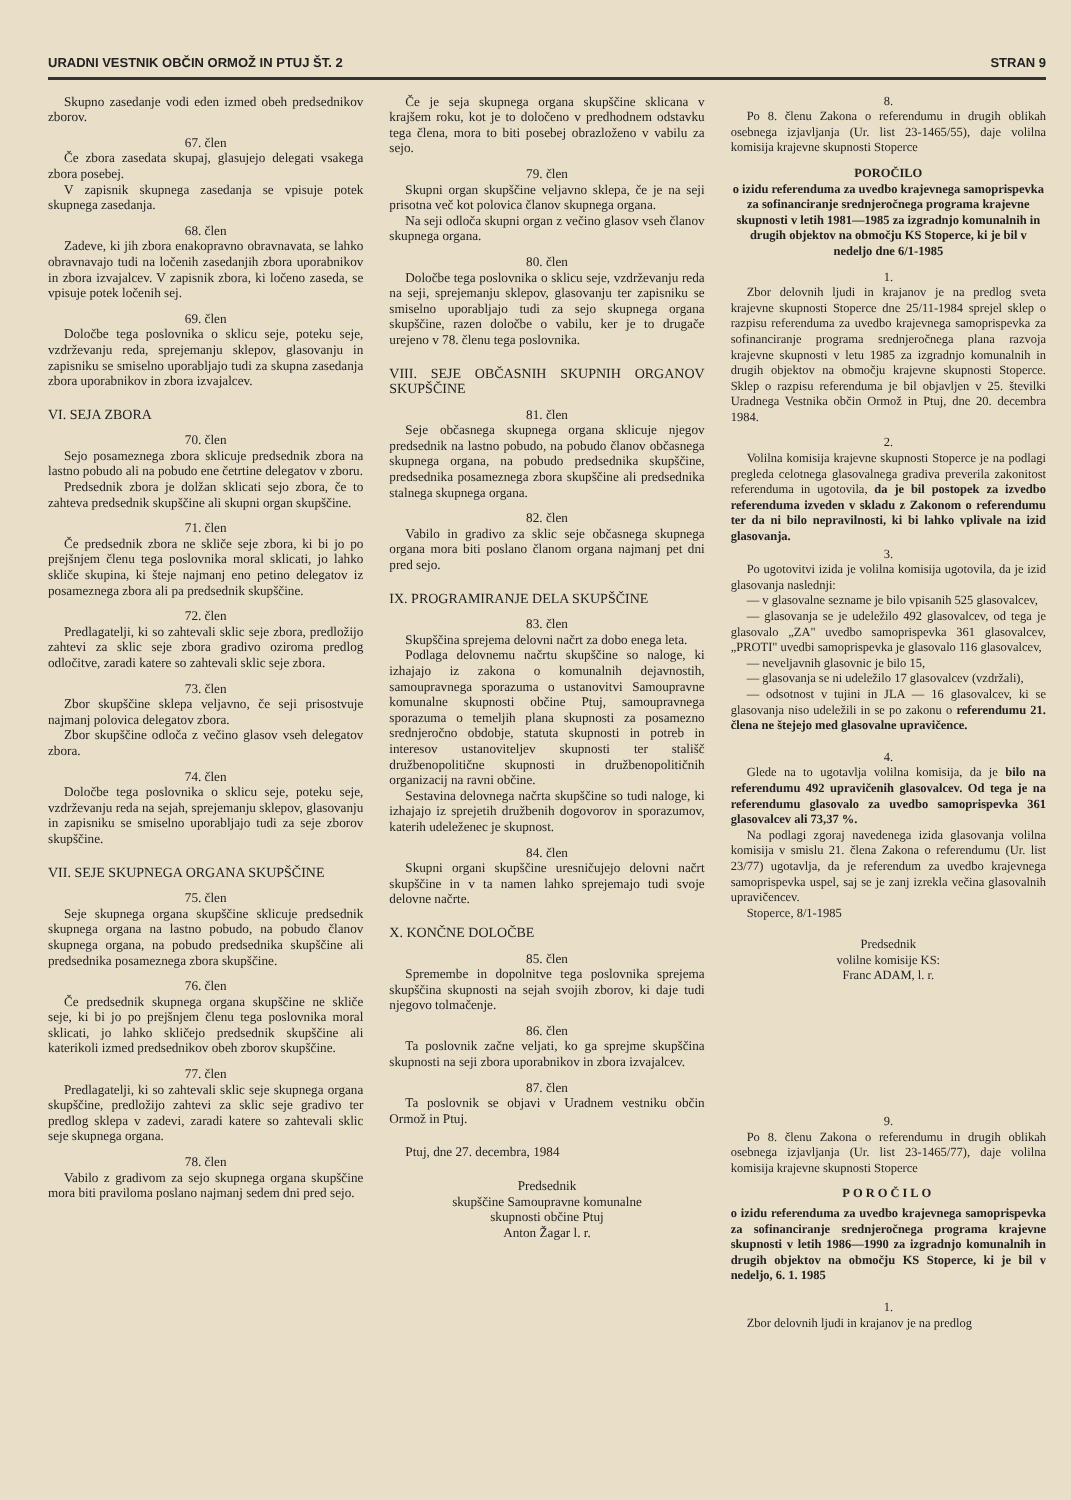URADNI VESTNIK OBČIN ORMOŽ IN PTUJ ŠT. 2 STRAN 9
Skupno zasedanje vodi eden izmed obeh predsednikov zborov.
67. člen
Če zbora zasedata skupaj, glasujejo delegati vsakega zbora posebej.
V zapisnik skupnega zasedanja se vpisuje potek skupnega zasedanja.
68. člen
Zadeve, ki jih zbora enakopravno obravnavata, se lahko obravnavajo tudi na ločenih zasedanjih zbora uporabnikov in zbora izvajalcev. V zapisnik zbora, ki ločeno zaseda, se vpisuje potek ločenih sej.
69. člen
Določbe tega poslovnika o sklicu seje, poteku seje, vzdrževanju reda, sprejemanju sklepov, glasovanju in zapisniku se smiselno uporabljajo tudi za skupna zasedanja zbora uporabnikov in zbora izvajalcev.
VI. SEJA ZBORA
70. člen
Sejo posameznega zbora sklicuje predsednik zbora na lastno pobudo ali na pobudo ene četrtine delegatov v zboru.
Predsednik zbora je dolžan sklicati sejo zbora, če to zahteva predsednik skupščine ali skupni organ skupščine.
71. člen
Če predsednik zbora ne skliče seje zbora, ki bi jo po prejšnjem členu tega poslovnika moral sklicati, jo lahko skliče skupina, ki šteje najmanj eno petino delegatov iz posameznega zbora ali pa predsednik skupščine.
72. člen
Predlagatelji, ki so zahtevali sklic seje zbora, predložijo zahtevi za sklic seje zbora gradivo oziroma predlog odločitve, zaradi katere so zahtevali sklic seje zbora.
73. člen
Zbor skupščine sklepa veljavno, če seji prisostvuje najmanj polovica delegatov zbora.
Zbor skupščine odloča z večino glasov vseh delegatov zbora.
74. člen
Določbe tega poslovnika o sklicu seje, poteku seje, vzdrževanju reda na sejah, sprejemanju sklepov, glasovanju in zapisniku se smiselno uporabljajo tudi za seje zborov skupščine.
VII. SEJE SKUPNEGA ORGANA SKUPŠČINE
75. člen
Seje skupnega organa skupščine sklicuje predsednik skupnega organa na lastno pobudo, na pobudo članov skupnega organa, na pobudo predsednika skupščine ali predsednika posameznega zbora skupščine.
76. člen
Če predsednik skupnega organa skupščine ne skliče seje, ki bi jo po prejšnjem členu tega poslovnika moral sklicati, jo lahko skličejo predsednik skupščine ali katerikoli izmed predsednikov obeh zborov skupščine.
77. člen
Predlagatelji, ki so zahtevali sklic seje skupnega organa skupščine, predložijo zahtevi za sklic seje gradivo ter predlog sklepa v zadevi, zaradi katere so zahtevali sklic seje skupnega organa.
78. člen
Vabilo z gradivom za sejo skupnega organa skupščine mora biti praviloma poslano najmanj sedem dni pred sejo.
Če je seja skupnega organa skupščine sklicana v krajšem roku, kot je to določeno v predhodnem odstavku tega člena, mora to biti posebej obrazloženo v vabilu za sejo.
79. člen
Skupni organ skupščine veljavno sklepa, če je na seji prisotna več kot polovica članov skupnega organa.
Na seji odloča skupni organ z večino glasov vseh članov skupnega organa.
80. člen
Določbe tega poslovnika o sklicu seje, vzdrževanju reda na seji, sprejemanju sklepov, glasovanju ter zapisniku se smiselno uporabljajo tudi za sejo skupnega organa skupščine, razen določbe o vabilu, ker je to drugače urejeno v 78. členu tega poslovnika.
VIII. SEJE OBČASNIH SKUPNIH ORGANOV SKUPŠČINE
81. člen
Seje občasnega skupnega organa sklicuje njegov predsednik na lastno pobudo, na pobudo članov občasnega skupnega organa, na pobudo predsednika skupščine, predsednika posameznega zbora skupščine ali predsednika stalnega skupnega organa.
82. člen
Vabilo in gradivo za sklic seje občasnega skupnega organa mora biti poslano članom organa najmanj pet dni pred sejo.
IX. PROGRAMIRANJE DELA SKUPŠČINE
83. člen
Skupščina sprejema delovni načrt za dobo enega leta.
Podlaga delovnemu načrtu skupščine so naloge, ki izhajajo iz zakona o komunalnih dejavnostih, samoupravnega sporazuma o ustanovitvi Samoupravne komunalne skupnosti občine Ptuj, samoupravnega sporazuma o temeljih plana skupnosti za posamezno srednjeročno obdobje, statuta skupnosti in potreb in interesov ustanoviteljev skupnosti ter stališč družbenopolitične skupnosti in družbenopolitičnih organizacij na ravni občine.
Sestavina delovnega načrta skupščine so tudi naloge, ki izhajajo iz sprejetih družbenih dogovorov in sporazumov, katerih udeleženec je skupnost.
84. člen
Skupni organi skupščine uresničujejo delovni načrt skupščine in v ta namen lahko sprejemajo tudi svoje delovne načrte.
X. KONČNE DOLOČBE
85. člen
Spremembe in dopolnitve tega poslovnika sprejema skupščina skupnosti na sejah svojih zborov, ki daje tudi njegovo tolmačenje.
86. člen
Ta poslovnik začne veljati, ko ga sprejme skupščina skupnosti na seji zbora uporabnikov in zbora izvajalcev.
87. člen
Ta poslovnik se objavi v Uradnem vestniku občin Ormož in Ptuj.
Ptuj, dne 27. decembra, 1984
Predsednik
skupščine Samoupravne komunalne
skupnosti občine Ptuj
Anton Žagar l. r.
8.
Po 8. členu Zakona o referendumu in drugih oblikah osebnega izjavljanja (Ur. list 23-1465/55), daje volilna komisija krajevne skupnosti Stoperce
POROČILO
o izidu referenduma za uvedbo krajevnega samoprispevka za sofinanciranje srednjeročnega programa krajevne skupnosti v letih 1981—1985 za izgradnjo komunalnih in drugih objektov na območju KS Stoperce, ki je bil v nedeljo dne 6/1-1985
1.
Zbor delovnih ljudi in krajanov je na predlog sveta krajevne skupnosti Stoperce dne 25/11-1984 sprejel sklep o razpisu referenduma za uvedbo krajevnega samoprispevka za sofinanciranje programa srednjeročnega plana razvoja krajevne skupnosti v letu 1985 za izgradnjo komunalnih in drugih objektov na območju krajevne skupnosti Stoperce. Sklep o razpisu referenduma je bil objavljen v 25. številki Uradnega Vestnika občin Ormož in Ptuj, dne 20. decembra 1984.
2.
Volilna komisija krajevne skupnosti Stoperce je na podlagi pregleda celotnega glasovalnega gradiva preverila zakonitost referenduma in ugotovila, da je bil postopek za izvedbo referenduma izveden v skladu z Zakonom o referendumu ter da ni bilo nepravilnosti, ki bi lahko vplivale na izid glasovanja.
3.
Po ugotovitvi izida je volilna komisija ugotovila, da je izid glasovanja naslednji:
— v glasovalne sezname je bilo vpisanih 525 glasovalcev,
— glasovanja se je udeležilo 492 glasovalcev, od tega je glasovalo „ZA" uvedbo samoprispevka 361 glasovalcev, „PROTI" uvedbi samoprispevka je glasovalo 116 glasovalcev,
— neveljavnih glasovnic je bilo 15,
— glasovanja se ni udeležilo 17 glasovalcev (vzdržali),
— odsotnost v tujini in JLA — 16 glasovalcev, ki se glasovanja niso udeležili in se po zakonu o referendumu 21. člena ne štejejo med glasovalne upravičence.
4.
Glede na to ugotavlja volilna komisija, da je bilo na referendumu 492 upravičenih glasovalcev. Od tega je na referendumu glasovalo za uvedbo samoprispevka 361 glasovalcev ali 73,37 %.
Na podlagi zgoraj navedenega izida glasovanja volilna komisija v smislu 21. člena Zakona o referendumu (Ur. list 23/77) ugotavlja, da je referendum za uvedbo krajevnega samoprispevka uspel, saj se je zanj izrekla večina glasovalnih upravičencev.
Stoperce, 8/1-1985
Predsednik
volilne komisije KS:
Franc ADAM, l. r.
9.
Po 8. členu Zakona o referendumu in drugih oblikah osebnega izjavljanja (Ur. list 23-1465/77), daje volilna komisija krajevne skupnosti Stoperce
POROČILO
o izidu referenduma za uvedbo krajevnega samoprispevka za sofinanciranje srednjeročnega programa krajevne skupnosti v letih 1986—1990 za izgradnjo komunalnih in drugih objektov na območju KS Stoperce, ki je bil v nedeljo, 6. 1. 1985
1.
Zbor delovnih ljudi in krajanov je na predlog